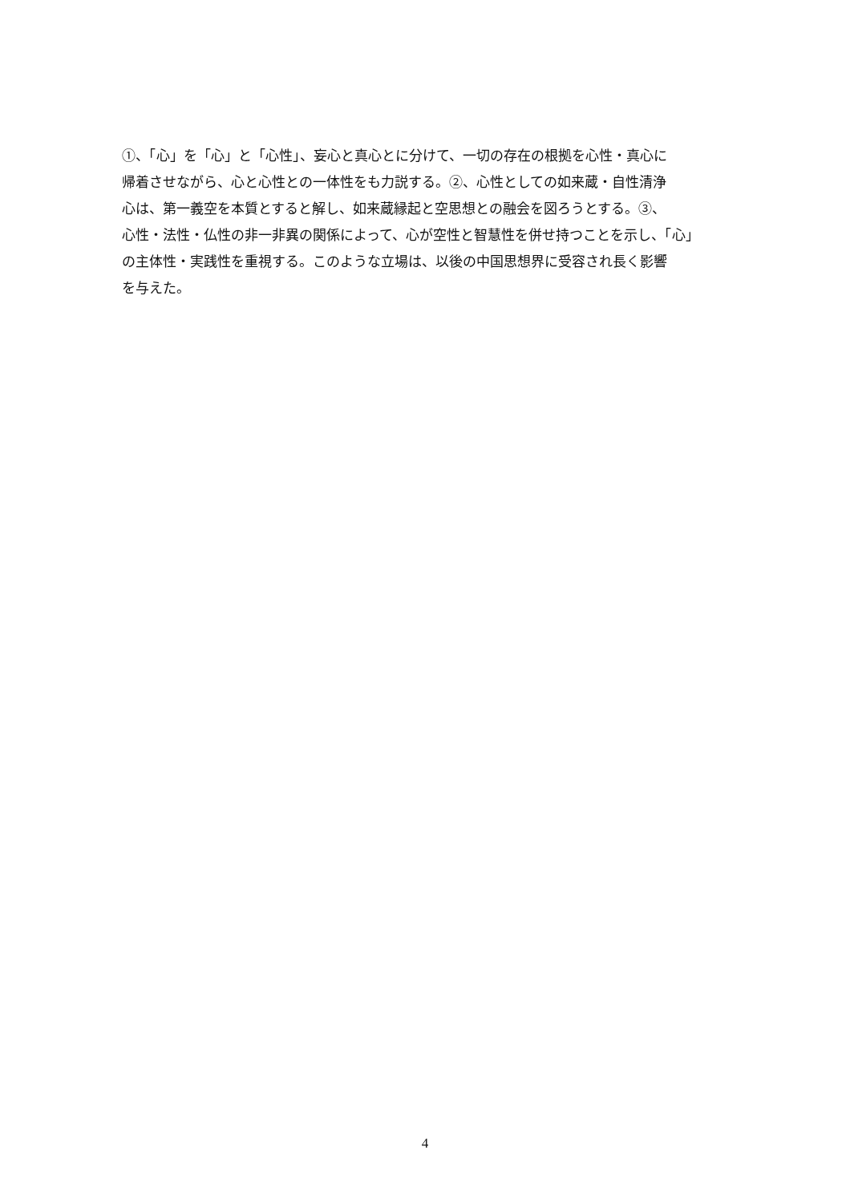①、「心」を「心」と「心性」、妄心と真心とに分けて、一切の存在の根拠を心性・真心に
帰着させながら、心と心性との一体性をも力説する。②、心性としての如来蔵・自性清浄
心は、第一義空を本質とすると解し、如来蔵縁起と空思想との融会を図ろうとする。③、
心性・法性・仏性の非一非異の関係によって、心が空性と智慧性を併せ持つことを示し、「心」
の主体性・実践性を重視する。このような立場は、以後の中国思想界に受容され長く影響
を与えた。
4